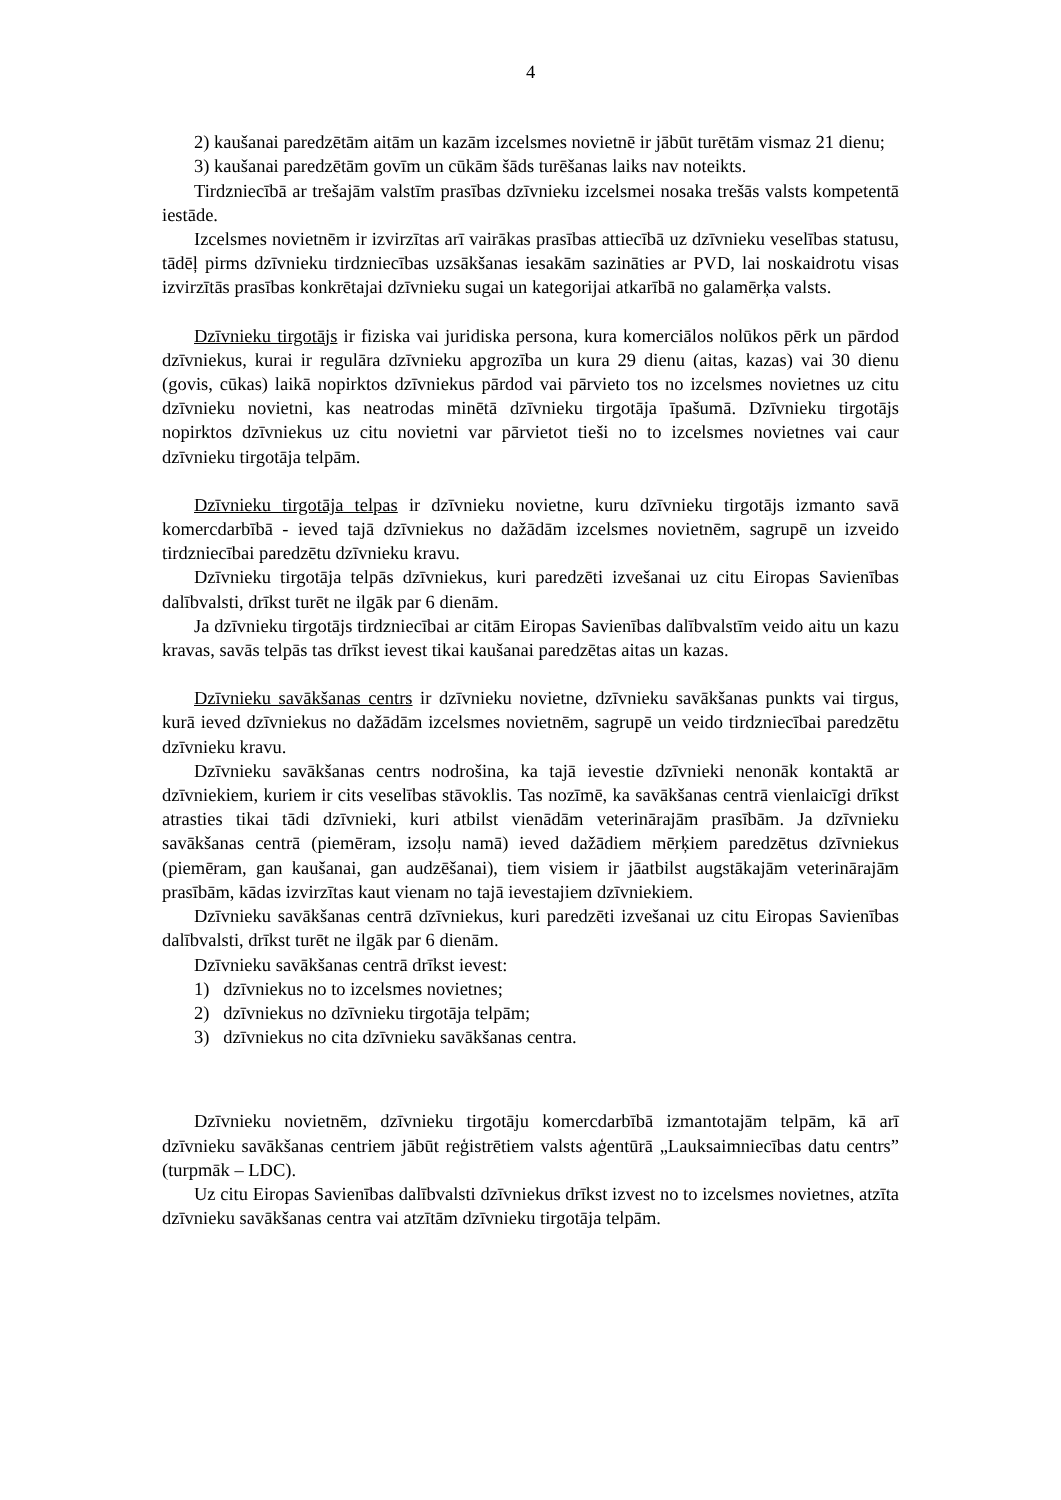4
2) kaušanai paredzētām aitām un kazām izcelsmes novietnē ir jābūt turētām vismaz 21 dienu;
3) kaušanai paredzētām govīm un cūkām šāds turēšanas laiks nav noteikts.
Tirdzniecībā ar trešajām valstīm prasības dzīvnieku izcelsmei nosaka trešās valsts kompetentā iestāde.
Izcelsmes novietnēm ir izvirzītas arī vairākas prasības attiecībā uz dzīvnieku veselības statusu, tādēļ pirms dzīvnieku tirdzniecības uzsākšanas iesakām sazināties ar PVD, lai noskaidrotu visas izvirzītās prasības konkrētajai dzīvnieku sugai un kategorijai atkarībā no galamērķa valsts.
Dzīvnieku tirgotājs ir fiziska vai juridiska persona, kura komerciālos nolūkos pērk un pārdod dzīvniekus, kurai ir regulāra dzīvnieku apgrozība un kura 29 dienu (aitas, kazas) vai 30 dienu (govis, cūkas) laikā nopirktos dzīvniekus pārdod vai pārvieto tos no izcelsmes novietnes uz citu dzīvnieku novietni, kas neatrodas minētā dzīvnieku tirgotāja īpašumā. Dzīvnieku tirgotājs nopirktos dzīvniekus uz citu novietni var pārvietot tieši no to izcelsmes novietnes vai caur dzīvnieku tirgotāja telpām.
Dzīvnieku tirgotāja telpas ir dzīvnieku novietne, kuru dzīvnieku tirgotājs izmanto savā komercdarbībā - ieved tajā dzīvniekus no dažādām izcelsmes novietnēm, sagrupē un izveido tirdzniecībai paredzētu dzīvnieku kravu.
Dzīvnieku tirgotāja telpās dzīvniekus, kuri paredzēti izvešanai uz citu Eiropas Savienības dalībvalsti, drīkst turēt ne ilgāk par 6 dienām.
Ja dzīvnieku tirgotājs tirdzniecībai ar citām Eiropas Savienības dalībvalstīm veido aitu un kazu kravas, savās telpās tas drīkst ievest tikai kaušanai paredzētas aitas un kazas.
Dzīvnieku savākšanas centrs ir dzīvnieku novietne, dzīvnieku savākšanas punkts vai tirgus, kurā ieved dzīvniekus no dažādām izcelsmes novietnēm, sagrupē un veido tirdzniecībai paredzētu dzīvnieku kravu.
Dzīvnieku savākšanas centrs nodrošina, ka tajā ievestie dzīvnieki nenonāk kontaktā ar dzīvniekiem, kuriem ir cits veselības stāvoklis. Tas nozīmē, ka savākšanas centrā vienlaicīgi drīkst atrasties tikai tādi dzīvnieki, kuri atbilst vienādām veterinārajām prasībām. Ja dzīvnieku savākšanas centrā (piemēram, izsoļu namā) ieved dažādiem mērķiem paredzētus dzīvniekus (piemēram, gan kaušanai, gan audzēšanai), tiem visiem ir jāatbilst augstākajām veterinārajām prasībām, kādas izvirzītas kaut vienam no tajā ievestajiem dzīvniekiem.
Dzīvnieku savākšanas centrā dzīvniekus, kuri paredzēti izvešanai uz citu Eiropas Savienības dalībvalsti, drīkst turēt ne ilgāk par 6 dienām.
Dzīvnieku savākšanas centrā drīkst ievest:
1) dzīvniekus no to izcelsmes novietnes;
2) dzīvniekus no dzīvnieku tirgotāja telpām;
3) dzīvniekus no cita dzīvnieku savākšanas centra.
Dzīvnieku novietnēm, dzīvnieku tirgotāju komercdarbībā izmantotajām telpām, kā arī dzīvnieku savākšanas centriem jābūt reģistrētiem valsts aģentūrā „Lauksaimniecības datu centrs” (turpmāk – LDC).
Uz citu Eiropas Savienības dalībvalsti dzīvniekus drīkst izvest no to izcelsmes novietnes, atzīta dzīvnieku savākšanas centra vai atzītām dzīvnieku tirgotāja telpām.